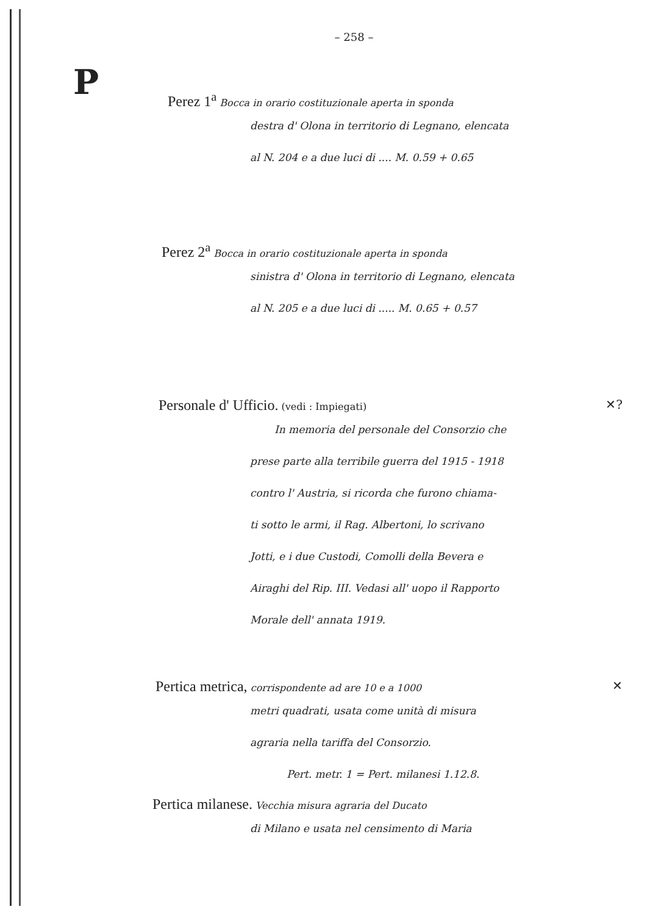– 258 –
P
Perez 1<sup>a</sup> Bocca in orario costituzionale aperta in sponda
destra d' Olona in territorio di Legnano, elencata
al N. 204 e a due luci di .... M. 0.59 + 0.65
Perez 2<sup>a</sup> Bocca in orario costituzionale aperta in sponda
sinistra d' Olona in territorio di Legnano, elencata
al N. 205 e a due luci di ..... M. 0.65 + 0.57
Personale d' Ufficio. (vedi : Impiegati) ✕?
In memoria del personale del Consorzio che
prese parte alla terribile guerra del 1915 - 1918
contro l' Austria, si ricorda che furono chiama-
ti sotto le armi, il Rag. Albertoni, lo scrivano
Jotti, e i due Custodi, Comolli della Bevera e
Airaghi del Rip. III. Vedasi all' uopo il Rapporto
Morale dell' annata 1919.
Pertica metrica, corrispondente ad are 10 e a 1000 ✕
metri quadrati, usata come unità di misura
agraria nella tariffa del Consorzio.
Pert. metr. 1 = Pert. milanesi 1.12.8.
Pertica milanese. Vecchia misura agraria del Ducato
di Milano e usata nel censimento di Maria